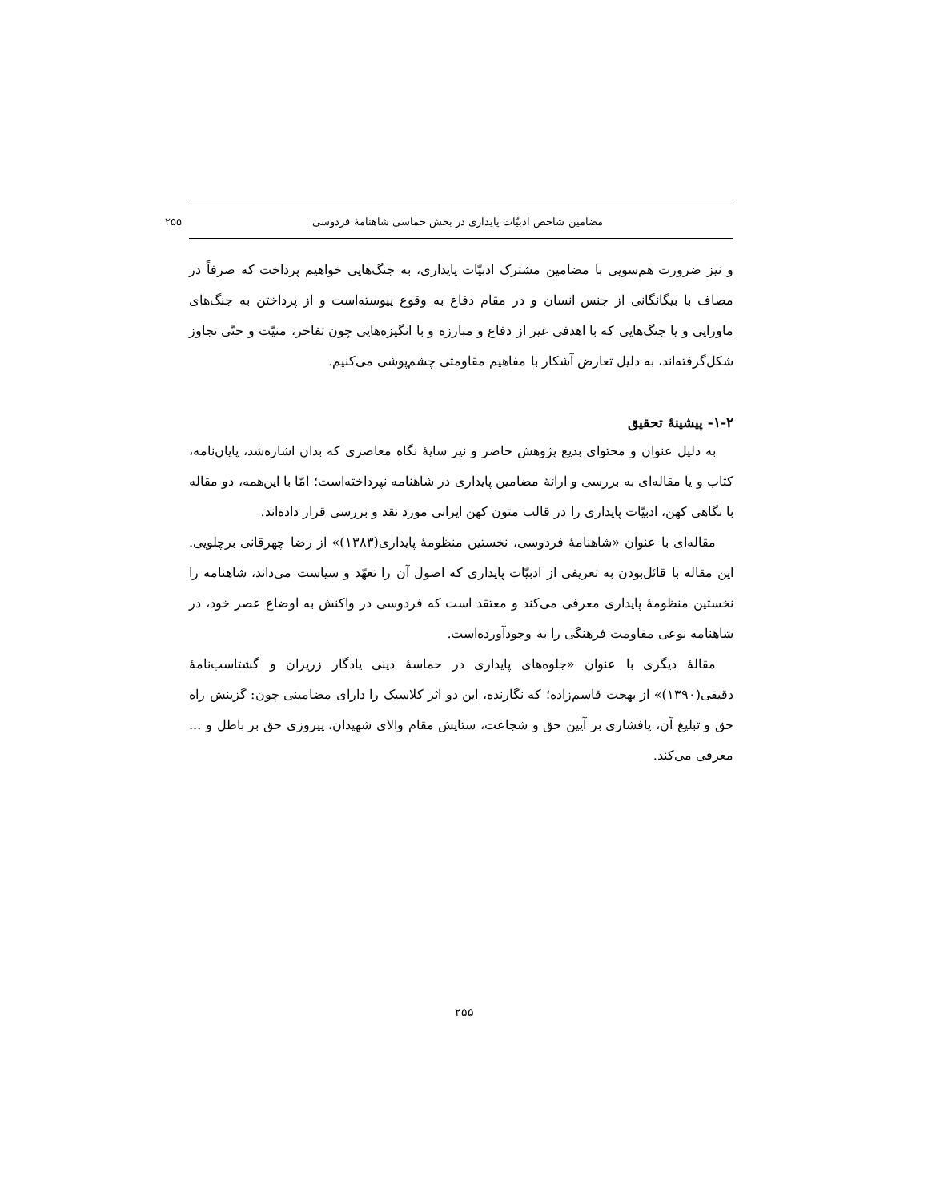مضامین شاخص ادبیّات پایداری در بخش حماسی شاهنامۀ فردوسی ۲۵۵
و نیز ضرورت هم‌سویی با مضامین مشترک ادبیّات پایداری، به جنگ‌هایی خواهیم پرداخت که صرفاً در مصاف با بیگانگانی از جنس انسان و در مقام دفاع به وقوع پیوسته‌است و از پرداختن به جنگ‌های ماورایی و یا جنگ‌هایی که با اهدفی غیر از دفاع و مبارزه و با انگیزه‌هایی چون تفاخر، منیّت و حتّی تجاوز شکل‌گرفته‌اند، به دلیل تعارض آشکار با مفاهیم مقاومتی چشم‌پوشی می‌کنیم.
۱-۲- پیشینۀ تحقیق
به دلیل عنوان و محتوای بدیع پژوهش حاضر و نیز سایۀ نگاه معاصری که بدان اشاره‌شد، پایان‌نامه، کتاب و یا مقاله‌ای به بررسی و ارائۀ مضامین پایداری در شاهنامه نپرداخته‌است؛ امّا با این‌همه، دو مقاله با نگاهی کهن، ادبیّات پایداری را در قالب متون کهن ایرانی مورد نقد و بررسی قرار داده‌اند.
مقاله‌ای با عنوان «شاهنامۀ فردوسی، نخستین منظومۀ پایداری(۱۳۸۳)» از رضا چهرقانی برچلویی. این مقاله با قائل‌بودن به تعریفی از ادبیّات پایداری که اصول آن را تعهّد و سیاست می‌داند، شاهنامه را نخستین منظومۀ پایداری معرفی می‌کند و معتقد است که فردوسی در واکنش به اوضاع عصر خود، در شاهنامه نوعی مقاومت فرهنگی را به وجودآورده‌است.
مقالۀ دیگری با عنوان «جلوه‌های پایداری در حماسۀ دینی یادگار زریران و گشتاسب‌نامۀ دقیقی(۱۳۹۰)» از بهجت قاسم‌زاده؛ که نگارنده، این دو اثر کلاسیک را دارای مضامینی چون: گزینش راه حق و تبلیغ آن، پافشاری بر آیین حق و شجاعت، ستایش مقام والای شهیدان، پیروزی حق بر باطل و ... معرفی می‌کند.
۲۵۵